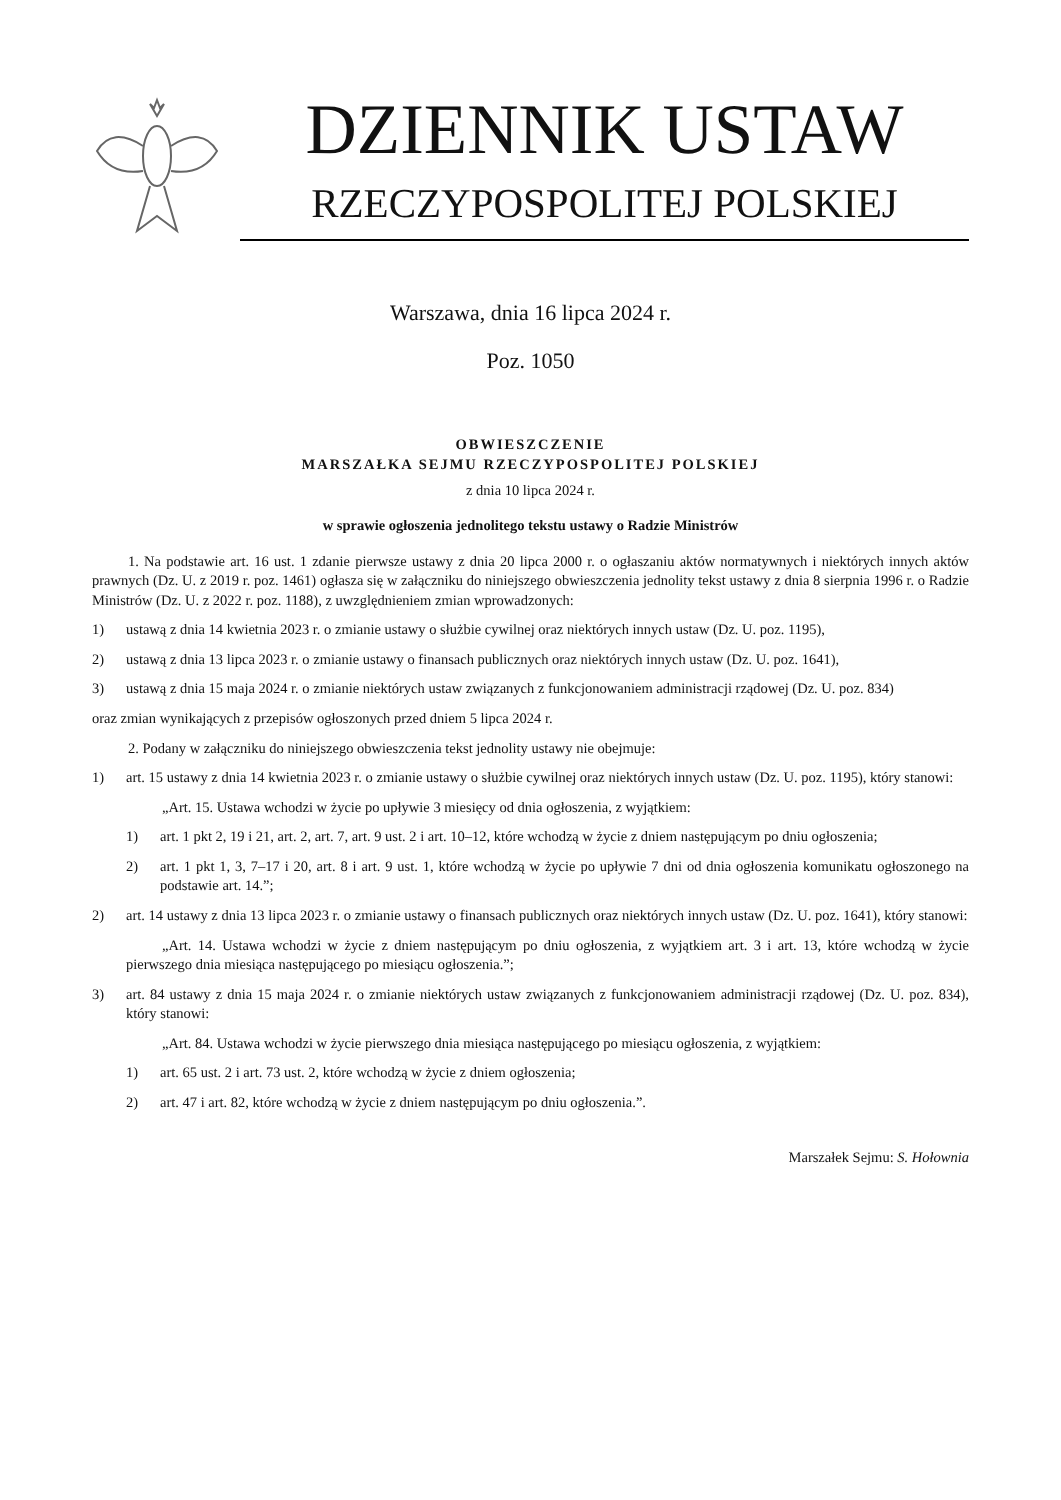DZIENNIK USTAW
RZECZYPOSPOLITEJ POLSKIEJ
Warszawa, dnia 16 lipca 2024 r.
Poz. 1050
OBWIESZCZENIE
MARSZAŁKA SEJMU RZECZYPOSPOLITEJ POLSKIEJ
z dnia 10 lipca 2024 r.
w sprawie ogłoszenia jednolitego tekstu ustawy o Radzie Ministrów
1. Na podstawie art. 16 ust. 1 zdanie pierwsze ustawy z dnia 20 lipca 2000 r. o ogłaszaniu aktów normatywnych i niektórych innych aktów prawnych (Dz. U. z 2019 r. poz. 1461) ogłasza się w załączniku do niniejszego obwieszczenia jednolity tekst ustawy z dnia 8 sierpnia 1996 r. o Radzie Ministrów (Dz. U. z 2022 r. poz. 1188), z uwzględnieniem zmian wprowadzonych:
1) ustawą z dnia 14 kwietnia 2023 r. o zmianie ustawy o służbie cywilnej oraz niektórych innych ustaw (Dz. U. poz. 1195),
2) ustawą z dnia 13 lipca 2023 r. o zmianie ustawy o finansach publicznych oraz niektórych innych ustaw (Dz. U. poz. 1641),
3) ustawą z dnia 15 maja 2024 r. o zmianie niektórych ustaw związanych z funkcjonowaniem administracji rządowej (Dz. U. poz. 834)
oraz zmian wynikających z przepisów ogłoszonych przed dniem 5 lipca 2024 r.
2. Podany w załączniku do niniejszego obwieszczenia tekst jednolity ustawy nie obejmuje:
1) art. 15 ustawy z dnia 14 kwietnia 2023 r. o zmianie ustawy o służbie cywilnej oraz niektórych innych ustaw (Dz. U. poz. 1195), który stanowi:
„Art. 15. Ustawa wchodzi w życie po upływie 3 miesięcy od dnia ogłoszenia, z wyjątkiem:
1) art. 1 pkt 2, 19 i 21, art. 2, art. 7, art. 9 ust. 2 i art. 10–12, które wchodzą w życie z dniem następującym po dniu ogłoszenia;
2) art. 1 pkt 1, 3, 7–17 i 20, art. 8 i art. 9 ust. 1, które wchodzą w życie po upływie 7 dni od dnia ogłoszenia komunikatu ogłoszonego na podstawie art. 14.”;
2) art. 14 ustawy z dnia 13 lipca 2023 r. o zmianie ustawy o finansach publicznych oraz niektórych innych ustaw (Dz. U. poz. 1641), który stanowi:
„Art. 14. Ustawa wchodzi w życie z dniem następującym po dniu ogłoszenia, z wyjątkiem art. 3 i art. 13, które wchodzą w życie pierwszego dnia miesiąca następującego po miesiącu ogłoszenia.”;
3) art. 84 ustawy z dnia 15 maja 2024 r. o zmianie niektórych ustaw związanych z funkcjonowaniem administracji rządowej (Dz. U. poz. 834), który stanowi:
„Art. 84. Ustawa wchodzi w życie pierwszego dnia miesiąca następującego po miesiącu ogłoszenia, z wyjątkiem:
1) art. 65 ust. 2 i art. 73 ust. 2, które wchodzą w życie z dniem ogłoszenia;
2) art. 47 i art. 82, które wchodzą w życie z dniem następującym po dniu ogłoszenia.”.
Marszałek Sejmu: S. Hołownia